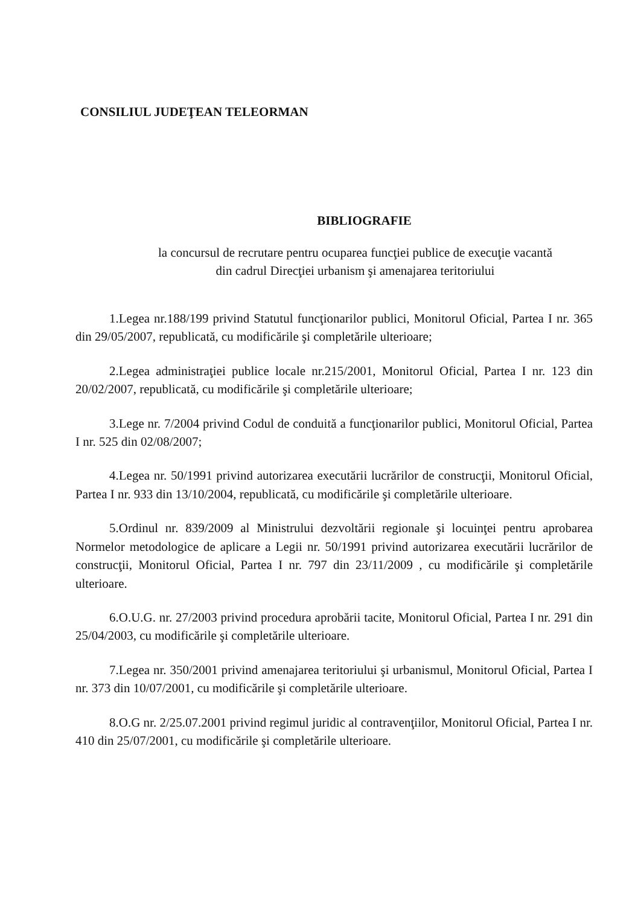CONSILIUL JUDEŢEAN TELEORMAN
BIBLIOGRAFIE
la concursul de recrutare pentru ocuparea funcţiei publice de execuţie vacantă
din cadrul Direcţiei urbanism şi amenajarea teritoriului
1.Legea nr.188/199 privind Statutul funcţionarilor publici, Monitorul Oficial, Partea I nr. 365 din 29/05/2007, republicată, cu modificările şi completările ulterioare;
2.Legea administraţiei publice locale nr.215/2001, Monitorul Oficial, Partea I nr. 123 din 20/02/2007, republicată, cu modificările şi completările ulterioare;
3.Lege nr. 7/2004 privind Codul de conduită a funcţionarilor publici, Monitorul Oficial, Partea I nr. 525 din 02/08/2007;
4.Legea nr. 50/1991 privind autorizarea executării lucrărilor de construcţii, Monitorul Oficial, Partea I nr. 933 din 13/10/2004, republicată, cu modificările şi completările ulterioare.
5.Ordinul nr. 839/2009 al Ministrului dezvoltării regionale şi locuinţei pentru aprobarea Normelor metodologice de aplicare a Legii nr. 50/1991 privind autorizarea executării lucrărilor de construcţii, Monitorul Oficial, Partea I nr. 797 din 23/11/2009 , cu modificările şi completările ulterioare.
6.O.U.G. nr. 27/2003 privind procedura aprobării tacite, Monitorul Oficial, Partea I nr. 291 din 25/04/2003, cu modificările şi completările ulterioare.
7.Legea nr. 350/2001 privind amenajarea teritoriului şi urbanismul, Monitorul Oficial, Partea I nr. 373 din 10/07/2001, cu modificările şi completările ulterioare.
8.O.G nr. 2/25.07.2001 privind regimul juridic al contravenţiilor, Monitorul Oficial, Partea I nr. 410 din 25/07/2001, cu modificările şi completările ulterioare.